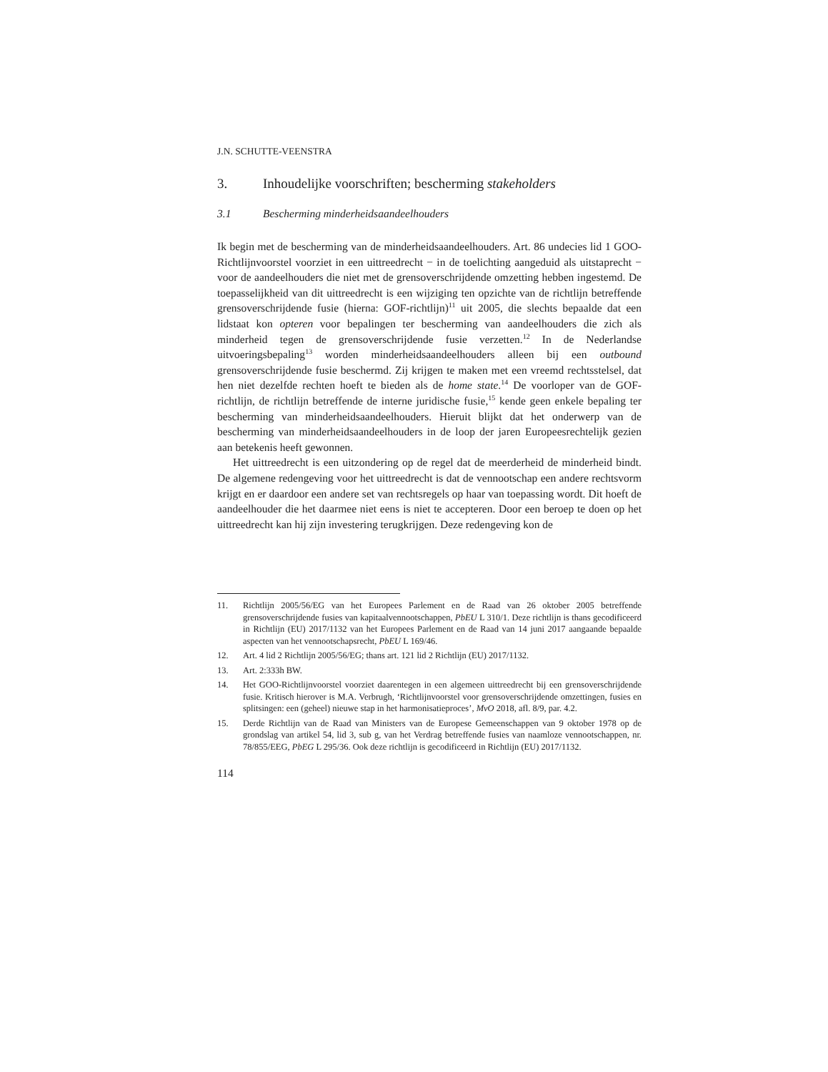J.N. SCHUTTE-VEENSTRA
3. Inhoudelijke voorschriften; bescherming stakeholders
3.1 Bescherming minderheidsaandeelhouders
Ik begin met de bescherming van de minderheidsaandeelhouders. Art. 86 undecies lid 1 GOO-Richtlijnvoorstel voorziet in een uittreedrecht − in de toelichting aangeduid als uitstaprecht − voor de aandeelhouders die niet met de grensoverschrijdende omzetting hebben ingestemd. De toepasselijkheid van dit uittreedrecht is een wijziging ten opzichte van de richtlijn betreffende grensoverschrijdende fusie (hierna: GOF-richtlijn)<sup>11</sup> uit 2005, die slechts bepaalde dat een lidstaat kon opteren voor bepalingen ter bescherming van aandeelhouders die zich als minderheid tegen de grensoverschrijdende fusie verzetten.<sup>12</sup> In de Nederlandse uitvoeringsbepaling<sup>13</sup> worden minderheidsaandeelhouders alleen bij een outbound grensoverschrijdende fusie beschermd. Zij krijgen te maken met een vreemd rechtsstelsel, dat hen niet dezelfde rechten hoeft te bieden als de home state.<sup>14</sup> De voorloper van de GOF-richtlijn, de richtlijn betreffende de interne juridische fusie,<sup>15</sup> kende geen enkele bepaling ter bescherming van minderheidsaandeelhouders. Hieruit blijkt dat het onderwerp van de bescherming van minderheidsaandeelhouders in de loop der jaren Europeesrechtelijk gezien aan betekenis heeft gewonnen.
Het uittreedrecht is een uitzondering op de regel dat de meerderheid de minderheid bindt. De algemene redengeving voor het uittreedrecht is dat de vennootschap een andere rechtsvorm krijgt en er daardoor een andere set van rechtsregels op haar van toepassing wordt. Dit hoeft de aandeelhouder die het daarmee niet eens is niet te accepteren. Door een beroep te doen op het uittreedrecht kan hij zijn investering terugkrijgen. Deze redengeving kon de
11. Richtlijn 2005/56/EG van het Europees Parlement en de Raad van 26 oktober 2005 betreffende grensoverschrijdende fusies van kapitaalvennootschappen, PbEU L 310/1. Deze richtlijn is thans gecodificeerd in Richtlijn (EU) 2017/1132 van het Europees Parlement en de Raad van 14 juni 2017 aangaande bepaalde aspecten van het vennootschapsrecht, PbEU L 169/46.
12. Art. 4 lid 2 Richtlijn 2005/56/EG; thans art. 121 lid 2 Richtlijn (EU) 2017/1132.
13. Art. 2:333h BW.
14. Het GOO-Richtlijnvoorstel voorziet daarentegen in een algemeen uittreedrecht bij een grensoverschrijdende fusie. Kritisch hierover is M.A. Verbrugh, ‘Richtlijnvoorstel voor grensoverschrijdende omzettingen, fusies en splitsingen: een (geheel) nieuwe stap in het harmonisatieproces’, MvO 2018, afl. 8/9, par. 4.2.
15. Derde Richtlijn van de Raad van Ministers van de Europese Gemeenschappen van 9 oktober 1978 op de grondslag van artikel 54, lid 3, sub g, van het Verdrag betreffende fusies van naamloze vennootschappen, nr. 78/855/EEG, PbEG L 295/36. Ook deze richtlijn is gecodificeerd in Richtlijn (EU) 2017/1132.
114